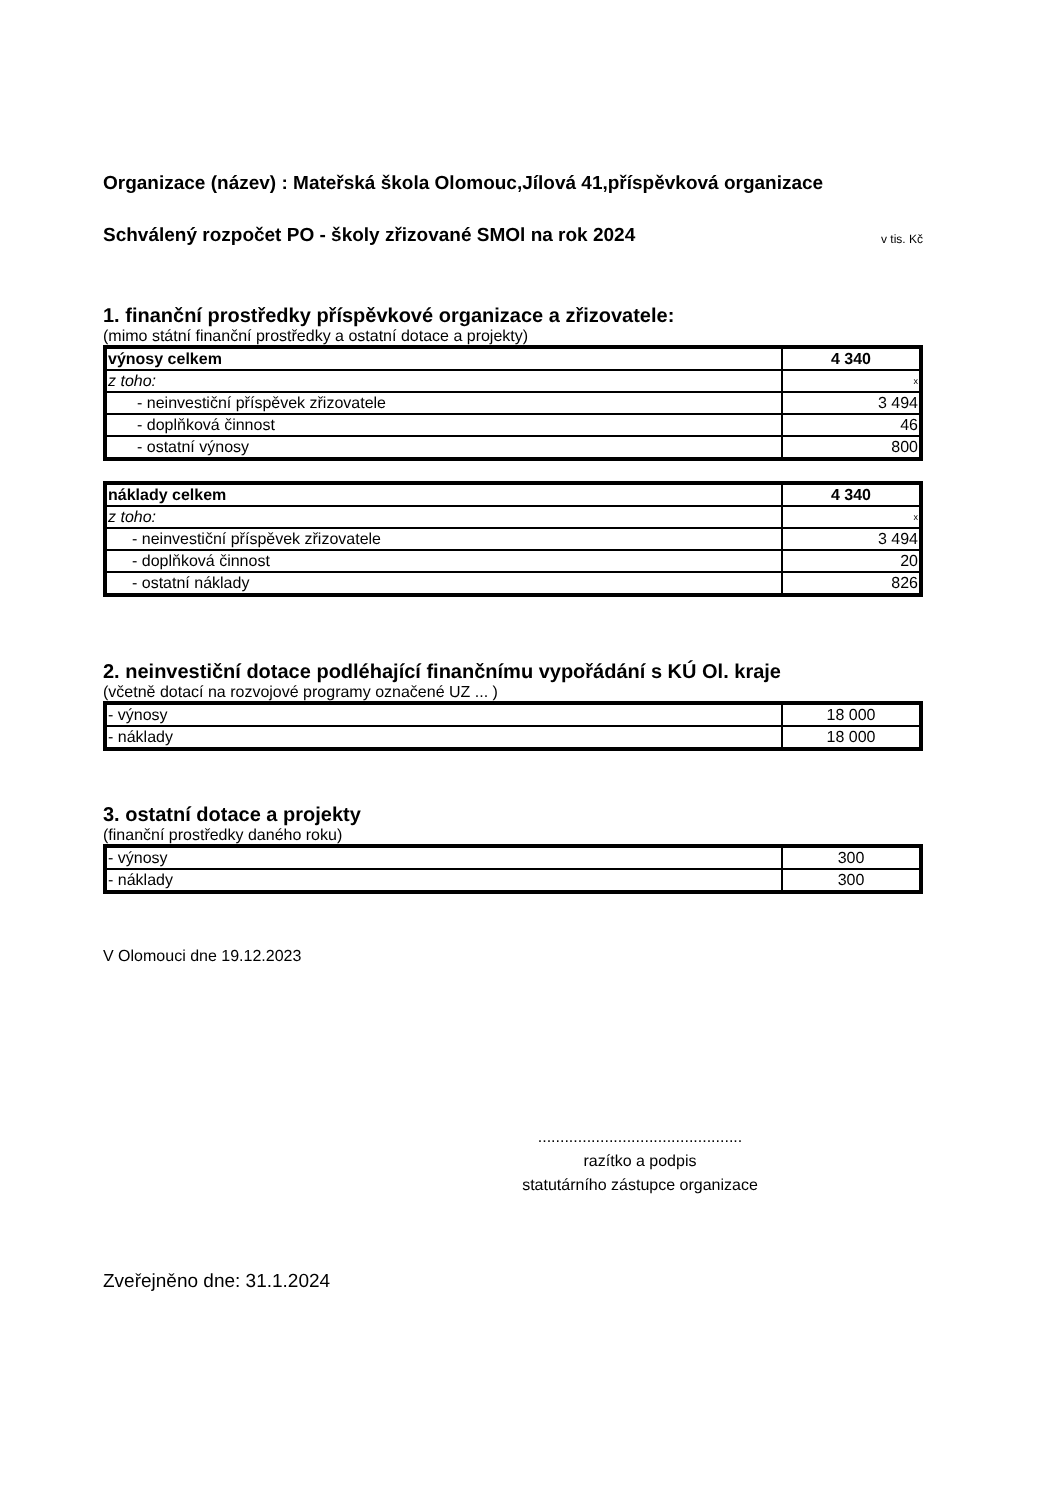Organizace (název) : Mateřská škola Olomouc,Jílová 41,příspěvková organizace
Schválený rozpočet PO - školy zřizované SMOl na rok 2024
v tis. Kč
1. finanční prostředky příspěvkové organizace a zřizovatele:
(mimo státní finanční prostředky a ostatní dotace a projekty)
| výnosy celkem | 4 340 |
| z toho: | x |
| - neinvestiční příspěvek zřizovatele | 3 494 |
| - doplňková činnost | 46 |
| - ostatní výnosy | 800 |
| náklady celkem | 4 340 |
| z toho: | x |
| - neinvestiční příspěvek zřizovatele | 3 494 |
| - doplňková činnost | 20 |
| - ostatní náklady | 826 |
2. neinvestiční dotace podléhající finančnímu vypořádání s KÚ Ol. kraje
(včetně dotací na rozvojové programy označené UZ ... )
| - výnosy | 18 000 |
| - náklady | 18 000 |
3. ostatní dotace a projekty
(finanční prostředky daného roku)
| - výnosy | 300 |
| - náklady | 300 |
V Olomouci dne 19.12.2023
..............................................
razítko a podpis
statutárního zástupce organizace
Zveřejněno dne: 31.1.2024